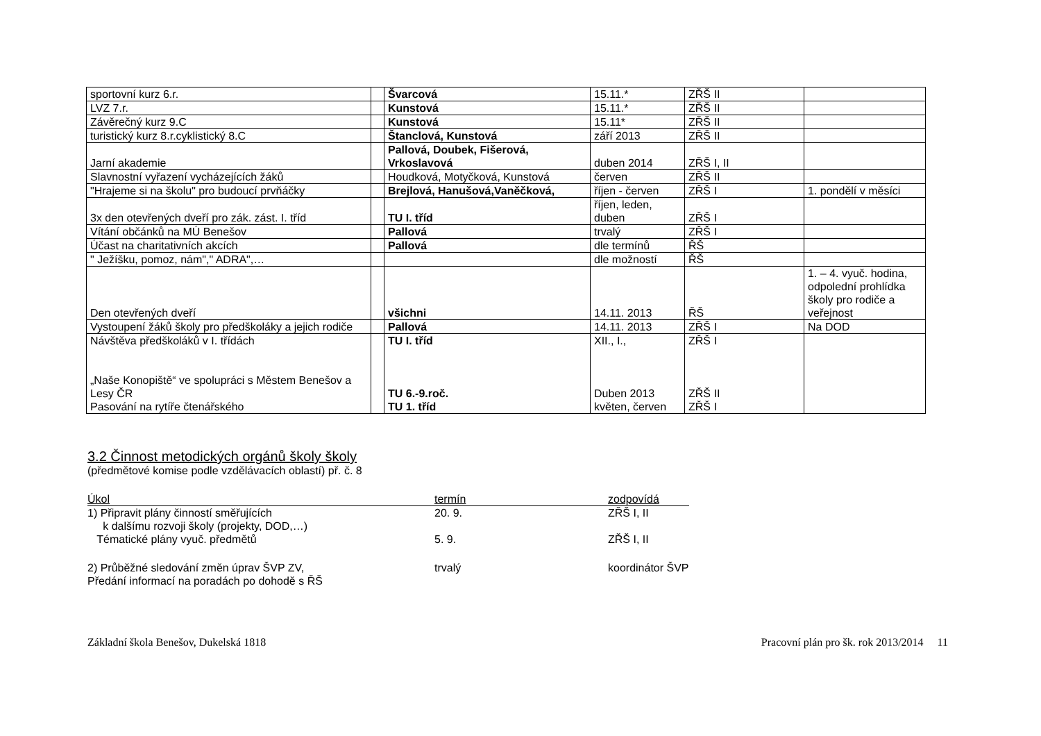| sportovní kurz 6.r. | | Švarcová | 15.11.* | ZŘŠ II | |
| LVZ 7.r. | | Kunstová | 15.11.* | ZŘŠ II | |
| Závěrečný kurz 9.C | | Kunstová | 15.11* | ZŘŠ II | |
| turistický kurz 8.r.cyklistický 8.C | | Štanclová, Kunstová | září 2013 | ZŘŠ II | |
| Jarní akademie | | Pallová, Doubek, Fišerová, Vrkoslavová | duben 2014 | ZŘŠ I, II | |
| Slavnostní vyřazení vycházejících žáků | | Houdková, Motyčková, Kunstová | červen | ZŘŠ II | |
| "Hrajeme si na školu" pro budoucí prvňáčky | | Brejlová, Hanušová,Vaněčková, | říjen - červen | ZŘŠ I | 1. pondělí v měsíci |
| 3x den otevřených dveří pro zák. zást. I. tříd | | TU I. tříd | říjen, leden, duben | ZŘŠ I | |
| Vítání občánků na MÚ Benešov | | Pallová | trvalý | ZŘŠ I | |
| Účast na charitativních akcích | | Pallová | dle termínů | ŘŠ | |
| " Ježíšku, pomoz, nám"," ADRA",… | | | dle možností | ŘŠ | |
| Den otevřených dveří | | všichni | 14.11. 2013 | ŘŠ | 1. – 4. vyuč. hodina, odpolední prohlídka školy pro rodiče a veřejnost |
| Vystoupení žáků školy pro předškoláky a jejich rodiče | | Pallová | 14.11. 2013 | ZŘŠ I | Na DOD |
| Návštěva předškoláků v I. třídách „Naše Konopiště“ ve spolupráci s Městem Benešov a Lesy ČR Pasování na rytíře čtenářského | | TU I. tříd TU 6.-9.roč. TU 1. tříd | XII., I., Duben 2013 květen, červen | ZŘŠ I ZŘŠ II ZŘŠ I | |
3.2 Činnost metodických orgánů školy školy
(předmětové komise podle vzdělávacích oblastí) př. č. 8
| Úkol | termín | zodpovídá |
| --- | --- | --- |
| 1) Připravit plány činností směřujících k dalšímu rozvoji školy (projekty, DOD,…) Tématické plány vyuč. předmětů | 20. 9. 5. 9. | ZŘŠ I, II ZŘŠ I, II |
| 2) Průběžné sledování změn úprav ŠVP ZV, Předání informací na poradách po dohodě s ŘŠ | trvalý | koordinátor ŠVP |
Základní škola Benešov, Dukelská 1818 Pracovní plán pro šk. rok 2013/2014 11